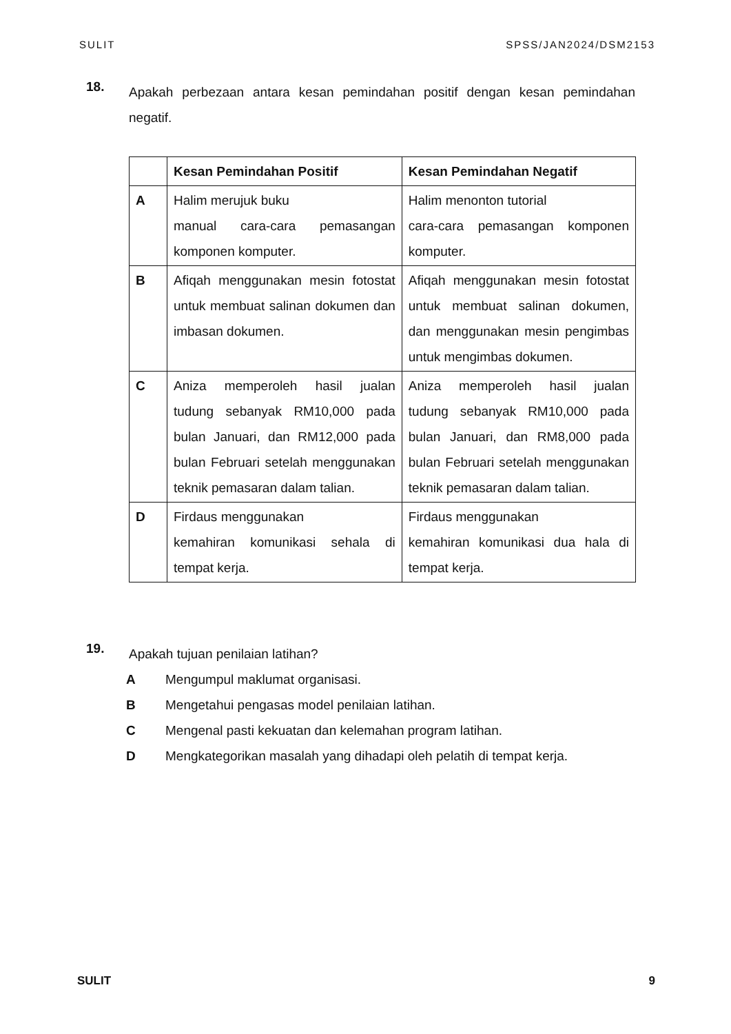SULIT SPSS/JAN2024/DSM2153
18. Apakah perbezaan antara kesan pemindahan positif dengan kesan pemindahan negatif.
| | Kesan Pemindahan Positif | Kesan Pemindahan Negatif |
| --- | --- | --- |
| A | Halim merujuk buku manual cara-cara pemasangan komponen komputer. | Halim menonton tutorial cara-cara pemasangan komponen komputer. |
| B | Afiqah menggunakan mesin fotostat untuk membuat salinan dokumen dan imbasan dokumen. | Afiqah menggunakan mesin fotostat untuk membuat salinan dokumen, dan menggunakan mesin pengimbas untuk mengimbas dokumen. |
| C | Aniza memperoleh hasil jualan tudung sebanyak RM10,000 pada bulan Januari, dan RM12,000 pada bulan Februari setelah menggunakan teknik pemasaran dalam talian. | Aniza memperoleh hasil jualan tudung sebanyak RM10,000 pada bulan Januari, dan RM8,000 pada bulan Februari setelah menggunakan teknik pemasaran dalam talian. |
| D | Firdaus menggunakan kemahiran komunikasi sehala di tempat kerja. | Firdaus menggunakan kemahiran komunikasi dua hala di tempat kerja. |
19. Apakah tujuan penilaian latihan?
A Mengumpul maklumat organisasi.
B Mengetahui pengasas model penilaian latihan.
C Mengenal pasti kekuatan dan kelemahan program latihan.
D Mengkategorikan masalah yang dihadapi oleh pelatih di tempat kerja.
SULIT 9